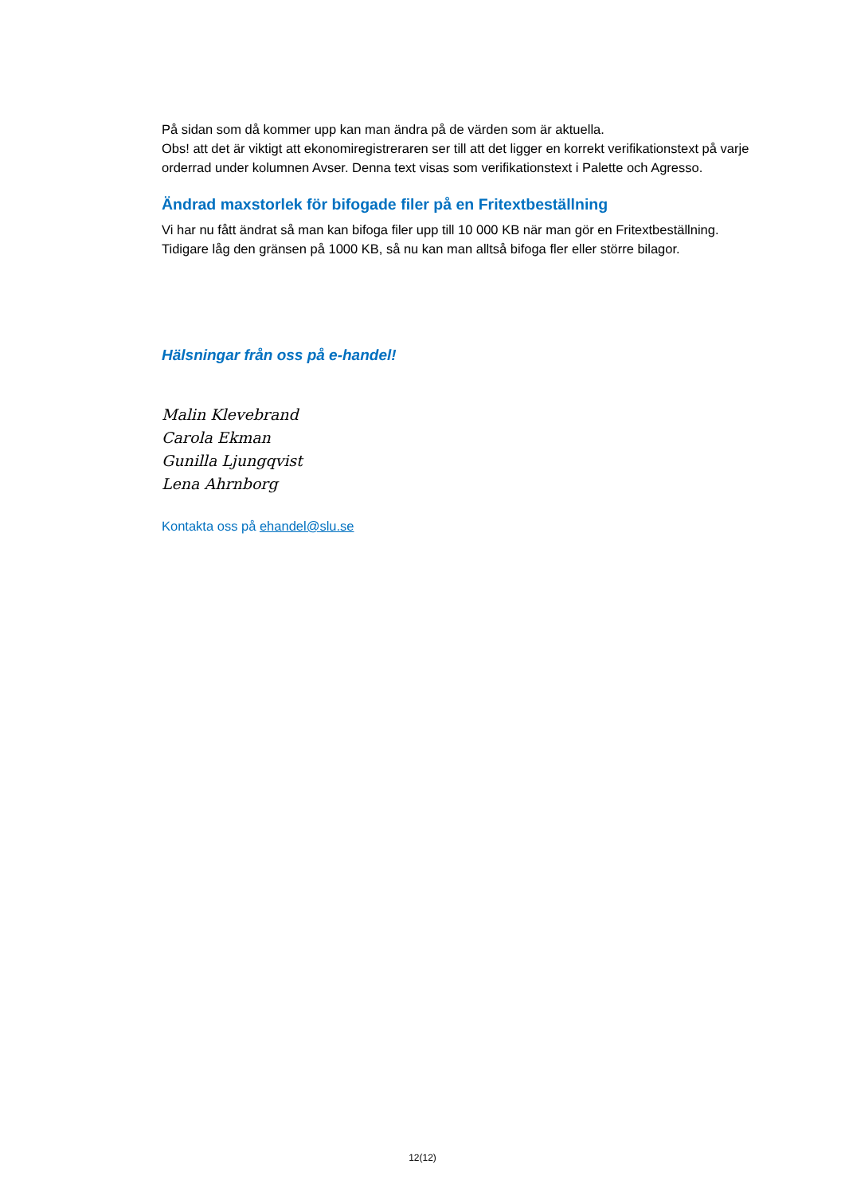På sidan som då kommer upp kan man ändra på de värden som är aktuella.
Obs! att det är viktigt att ekonomiregistreraren ser till att det ligger en korrekt verifikationstext på varje orderrad under kolumnen Avser. Denna text visas som verifikationstext i Palette och Agresso.
Ändrad maxstorlek för bifogade filer på en Fritextbeställning
Vi har nu fått ändrat så man kan bifoga filer upp till 10 000 KB när man gör en Fritextbeställning. Tidigare låg den gränsen på 1000 KB, så nu kan man alltså bifoga fler eller större bilagor.
Hälsningar från oss på e-handel!
Malin Klevebrand
Carola Ekman
Gunilla Ljungqvist
Lena Ahrnborg
Kontakta oss på ehandel@slu.se
12(12)